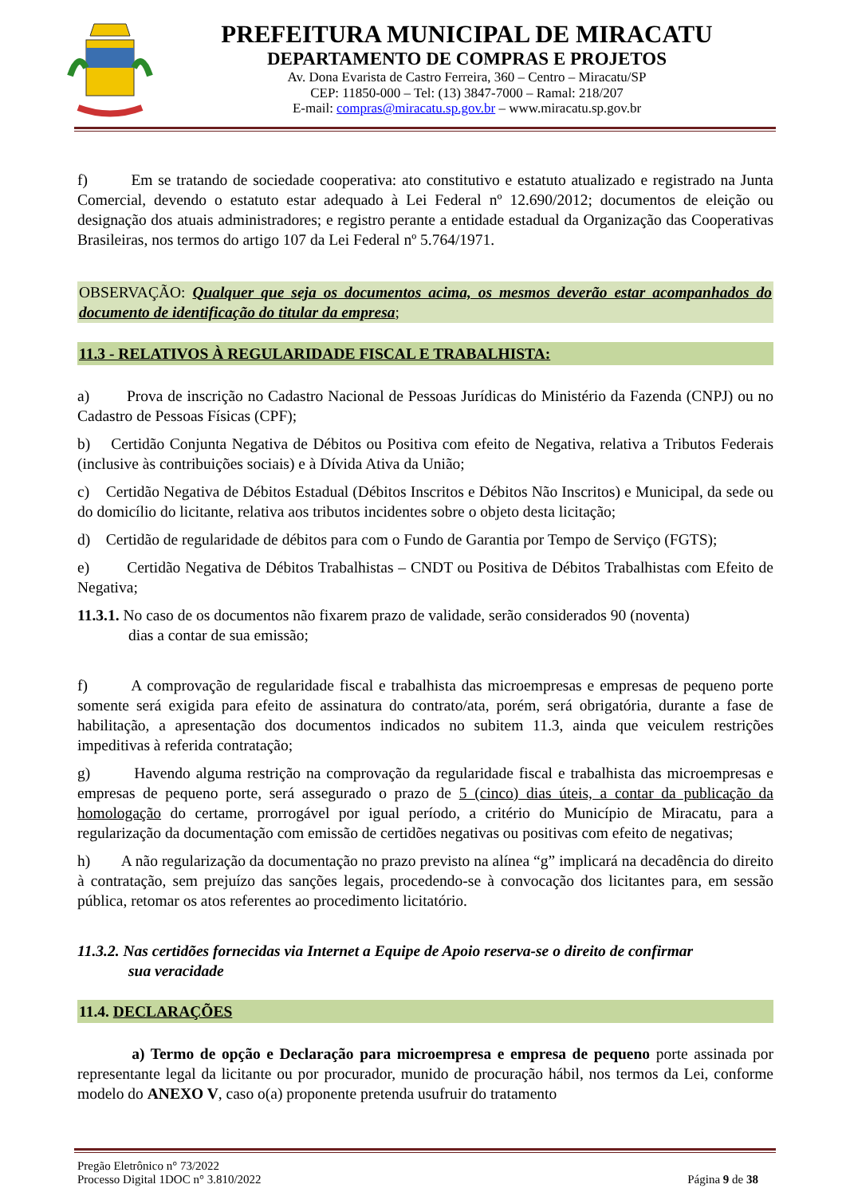PREFEITURA MUNICIPAL DE MIRACATU
DEPARTAMENTO DE COMPRAS E PROJETOS
Av. Dona Evarista de Castro Ferreira, 360 – Centro – Miracatu/SP
CEP: 11850-000 – Tel: (13) 3847-7000 – Ramal: 218/207
E-mail: compras@miracatu.sp.gov.br – www.miracatu.sp.gov.br
f) Em se tratando de sociedade cooperativa: ato constitutivo e estatuto atualizado e registrado na Junta Comercial, devendo o estatuto estar adequado à Lei Federal nº 12.690/2012; documentos de eleição ou designação dos atuais administradores; e registro perante a entidade estadual da Organização das Cooperativas Brasileiras, nos termos do artigo 107 da Lei Federal nº 5.764/1971.
OBSERVAÇÃO: Qualquer que seja os documentos acima, os mesmos deverão estar acompanhados do documento de identificação do titular da empresa;
11.3 - RELATIVOS À REGULARIDADE FISCAL E TRABALHISTA:
a) Prova de inscrição no Cadastro Nacional de Pessoas Jurídicas do Ministério da Fazenda (CNPJ) ou no Cadastro de Pessoas Físicas (CPF);
b) Certidão Conjunta Negativa de Débitos ou Positiva com efeito de Negativa, relativa a Tributos Federais (inclusive às contribuições sociais) e à Dívida Ativa da União;
c) Certidão Negativa de Débitos Estadual (Débitos Inscritos e Débitos Não Inscritos) e Municipal, da sede ou do domicílio do licitante, relativa aos tributos incidentes sobre o objeto desta licitação;
d) Certidão de regularidade de débitos para com o Fundo de Garantia por Tempo de Serviço (FGTS);
e) Certidão Negativa de Débitos Trabalhistas – CNDT ou Positiva de Débitos Trabalhistas com Efeito de Negativa;
11.3.1. No caso de os documentos não fixarem prazo de validade, serão considerados 90 (noventa)
dias a contar de sua emissão;
f) A comprovação de regularidade fiscal e trabalhista das microempresas e empresas de pequeno porte somente será exigida para efeito de assinatura do contrato/ata, porém, será obrigatória, durante a fase de habilitação, a apresentação dos documentos indicados no subitem 11.3, ainda que veiculem restrições impeditivas à referida contratação;
g) Havendo alguma restrição na comprovação da regularidade fiscal e trabalhista das microempresas e empresas de pequeno porte, será assegurado o prazo de 5 (cinco) dias úteis, a contar da publicação da homologação do certame, prorrogável por igual período, a critério do Município de Miracatu, para a regularização da documentação com emissão de certidões negativas ou positivas com efeito de negativas;
h) A não regularização da documentação no prazo previsto na alínea “g” implicará na decadência do direito à contratação, sem prejuízo das sanções legais, procedendo-se à convocação dos licitantes para, em sessão pública, retomar os atos referentes ao procedimento licitatório.
11.3.2. Nas certidões fornecidas via Internet a Equipe de Apoio reserva-se o direito de confirmar
sua veracidade
11.4. DECLARAÇÕES
a) Termo de opção e Declaração para microempresa e empresa de pequeno porte assinada por representante legal da licitante ou por procurador, munido de procuração hábil, nos termos da Lei, conforme modelo do ANEXO V, caso o(a) proponente pretenda usufruir do tratamento
Pregão Eletrônico n° 73/2022
Processo Digital 1DOC n° 3.810/2022
Página 9 de 38